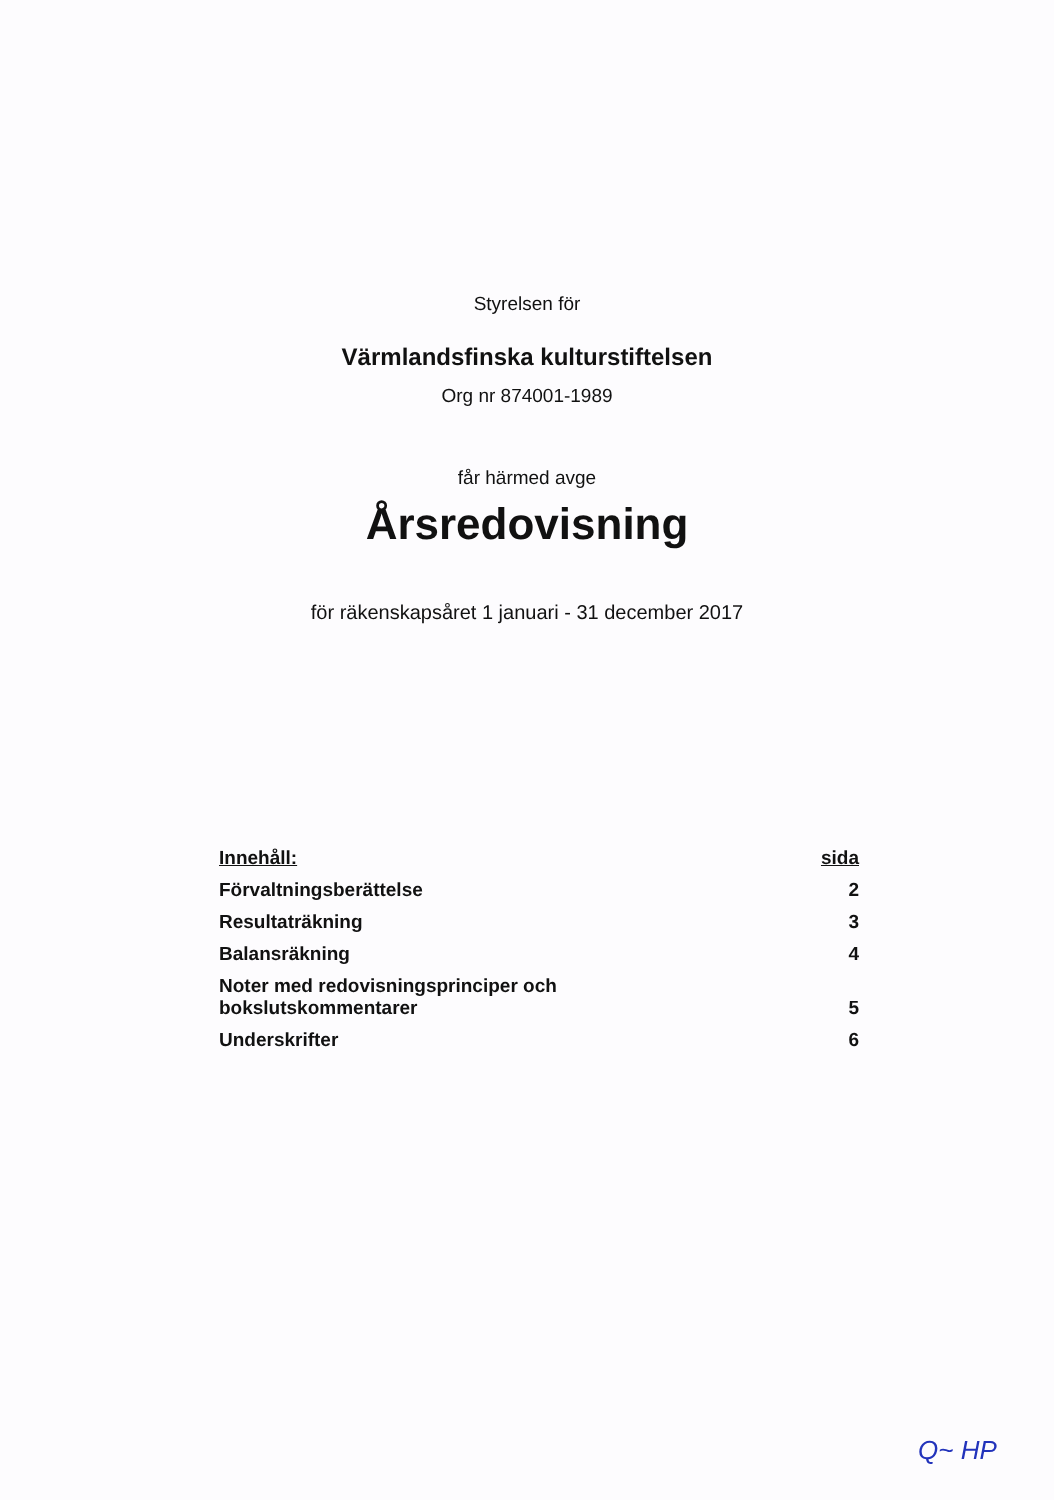Styrelsen för
Värmlandsfinska kulturstiftelsen
Org nr 874001-1989
får härmed avge
Årsredovisning
för räkenskapsåret 1 januari - 31 december 2017
| Innehåll: | sida |
| --- | --- |
| Förvaltningsberättelse | 2 |
| Resultaträkning | 3 |
| Balansräkning | 4 |
| Noter med redovisningsprinciper och bokslutskommentarer | 5 |
| Underskrifter | 6 |
Q~ HP